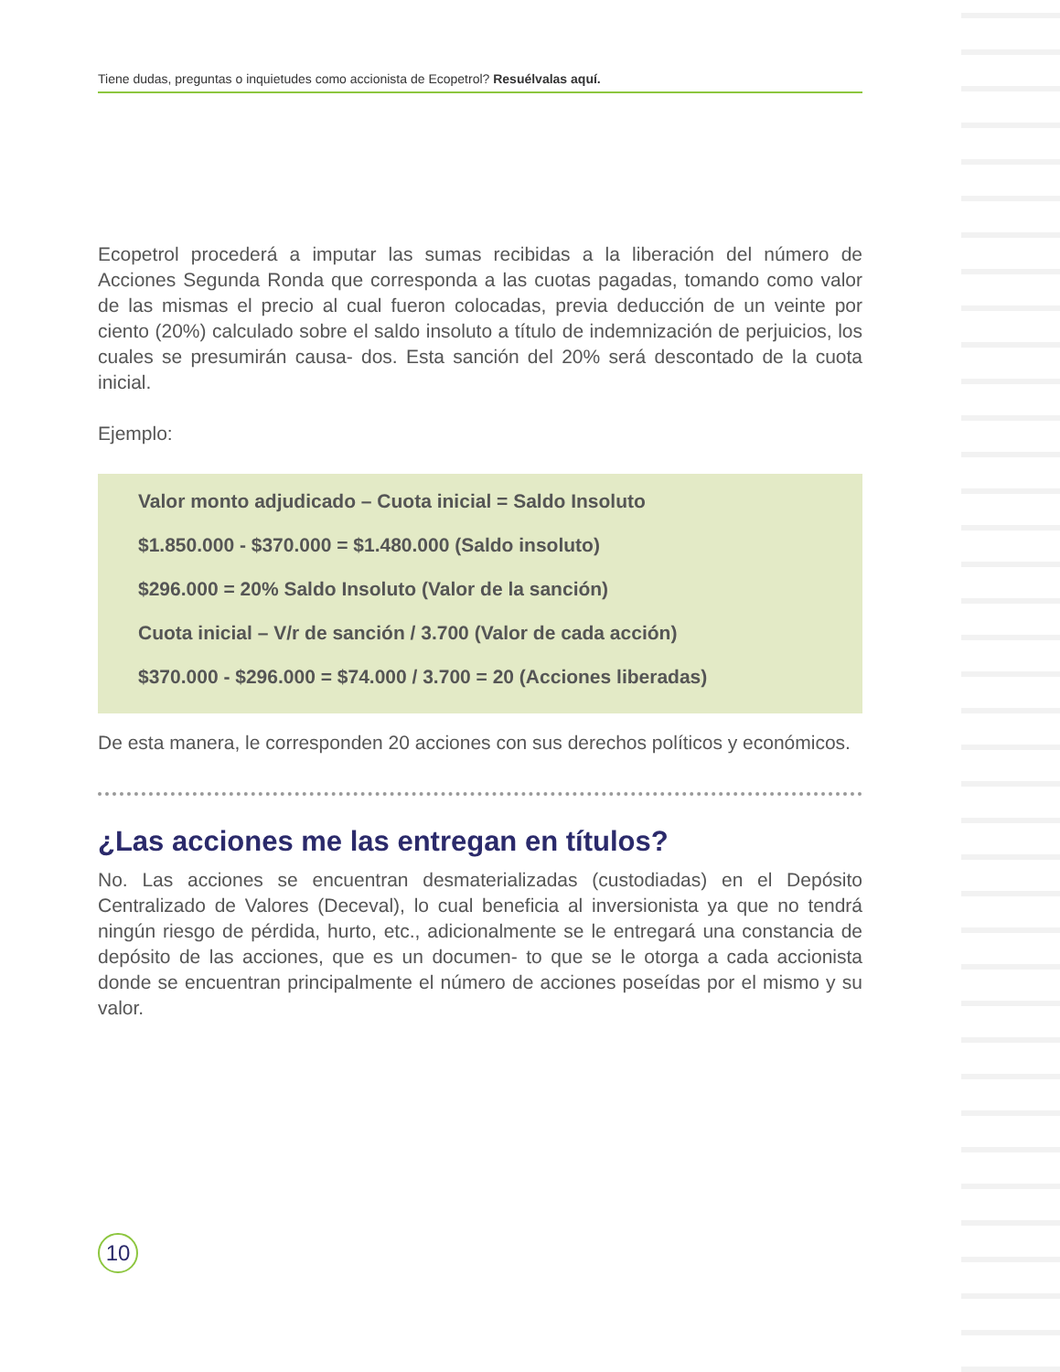Tiene dudas, preguntas o inquietudes como accionista de Ecopetrol? Resuélvalas aquí.
Ecopetrol procederá a imputar las sumas recibidas a la liberación del número de Acciones Segunda Ronda que corresponda a las cuotas pagadas, tomando como valor de las mismas el precio al cual fueron colocadas, previa deducción de un veinte por ciento (20%) calculado sobre el saldo insoluto a título de indemnización de perjuicios, los cuales se presumirán causa- dos. Esta sanción del 20% será descontado de la cuota inicial.
Ejemplo:
Valor monto adjudicado – Cuota inicial = Saldo Insoluto
$1.850.000 - $370.000 = $1.480.000 (Saldo insoluto)
$296.000 = 20% Saldo Insoluto (Valor de la sanción)
Cuota inicial – V/r de sanción / 3.700 (Valor de cada acción)
$370.000 - $296.000 = $74.000 / 3.700 = 20 (Acciones liberadas)
De esta manera, le corresponden 20 acciones con sus derechos políticos y económicos.
¿Las acciones me las entregan en títulos?
No. Las acciones se encuentran desmaterializadas (custodiadas) en el Depósito Centralizado de Valores (Deceval), lo cual beneficia al inversionista ya que no tendrá ningún riesgo de pérdida, hurto, etc., adicionalmente se le entregará una constancia de depósito de las acciones, que es un documen- to que se le otorga a cada accionista donde se encuentran principalmente el número de acciones poseídas por el mismo y su valor.
10